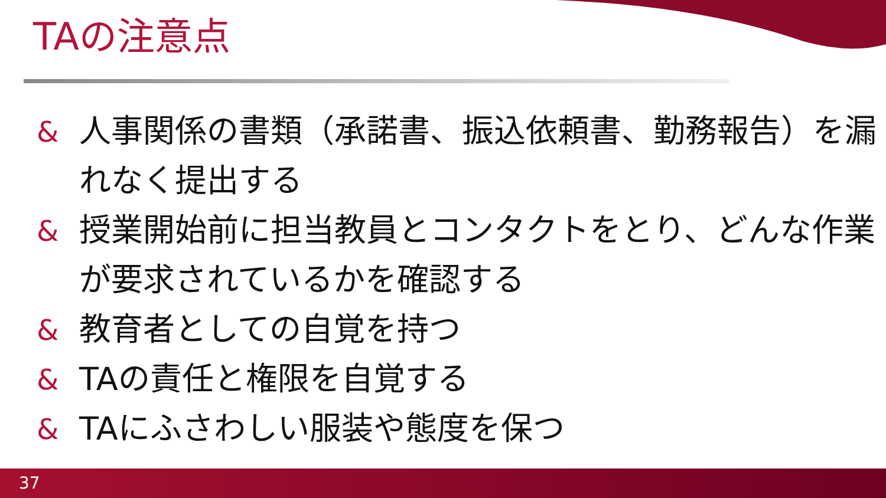TAの注意点
& 人事関係の書類（承諾書、振込依頼書、勤務報告）を漏れなく提出する
& 授業開始前に担当教員とコンタクトをとり、どんな作業が要求されているかを確認する
& 教育者としての自覚を持つ
& TAの責任と権限を自覚する
& TAにふさわしい服装や態度を保つ
37